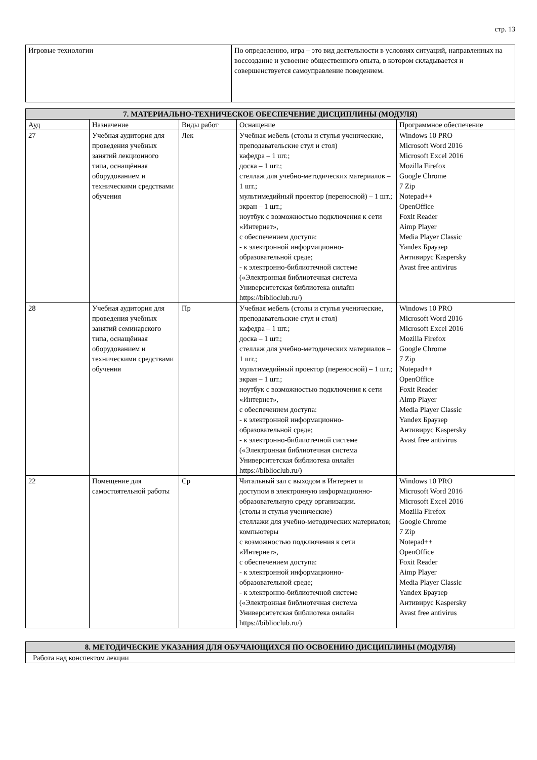стр. 13
| Игровые технологии | По определению, игра – это вид деятельности в условиях ситуаций, направленных на воссоздание и усвоение общественного опыта, в котором складывается и совершенствуется самоуправление поведением. |
| 7. МАТЕРИАЛЬНО-ТЕХНИЧЕСКОЕ ОБЕСПЕЧЕНИЕ ДИСЦИПЛИНЫ (МОДУЛЯ) | | | | |
| --- | --- | --- | --- | --- |
| Ауд | Назначение | Виды работ | Оснащение | Программное обеспечение |
| 27 | Учебная аудитория для проведения учебных занятий лекционного типа, оснащённая оборудованием и техническими средствами обучения | Лек | Учебная мебель (столы и стулья ученические, преподавательские стул и стол) кафедра – 1 шт.; доска – 1 шт.; стеллаж для учебно-методических материалов – 1 шт.; мультимедийный проектор (переносной) – 1 шт.; экран – 1 шт.; ноутбук с возможностью подключения к сети «Интернет», с обеспечением доступа: - к электронной информационно-образовательной среде; - к электронно-библиотечной системе («Электронная библиотечная система Университетская библиотека онлайн https://biblioclub.ru/) | Windows 10 PRO Microsoft Word 2016 Microsoft Excel 2016 Mozilla Firefox Google Chrome 7 Zip Notepad++ OpenOffice Foxit Reader Aimp Player Media Player Classic Yandex Браузер Антивирус Kaspersky Avast free antivirus |
| 28 | Учебная аудитория для проведения учебных занятий семинарского типа, оснащённая оборудованием и техническими средствами обучения | Пр | Учебная мебель (столы и стулья ученические, преподавательские стул и стол) кафедра – 1 шт.; доска – 1 шт.; стеллаж для учебно-методических материалов – 1 шт.; мультимедийный проектор (переносной) – 1 шт.; экран – 1 шт.; ноутбук с возможностью подключения к сети «Интернет», с обеспечением доступа: - к электронной информационно-образовательной среде; - к электронно-библиотечной системе («Электронная библиотечная система Университетская библиотека онлайн https://biblioclub.ru/) | Windows 10 PRO Microsoft Word 2016 Microsoft Excel 2016 Mozilla Firefox Google Chrome 7 Zip Notepad++ OpenOffice Foxit Reader Aimp Player Media Player Classic Yandex Браузер Антивирус Kaspersky Avast free antivirus |
| 22 | Помещение для самостоятельной работы | Ср | Читальный зал с выходом в Интернет и доступом в электронную информационно-образовательную среду организации. (столы и стулья ученические) стеллажи для учебно-методических материалов; компьютеры с возможностью подключения к сети «Интернет», с обеспечением доступа: - к электронной информационно-образовательной среде; - к электронно-библиотечной системе («Электронная библиотечная система Университетская библиотека онлайн https://biblioclub.ru/) | Windows 10 PRO Microsoft Word 2016 Microsoft Excel 2016 Mozilla Firefox Google Chrome 7 Zip Notepad++ OpenOffice Foxit Reader Aimp Player Media Player Classic Yandex Браузер Антивирус Kaspersky Avast free antivirus |
| 8. МЕТОДИЧЕСКИЕ УКАЗАНИЯ ДЛЯ ОБУЧАЮЩИХСЯ ПО ОСВОЕНИЮ ДИСЦИПЛИНЫ (МОДУЛЯ) |
| --- |
| Работа над конспектом лекции |